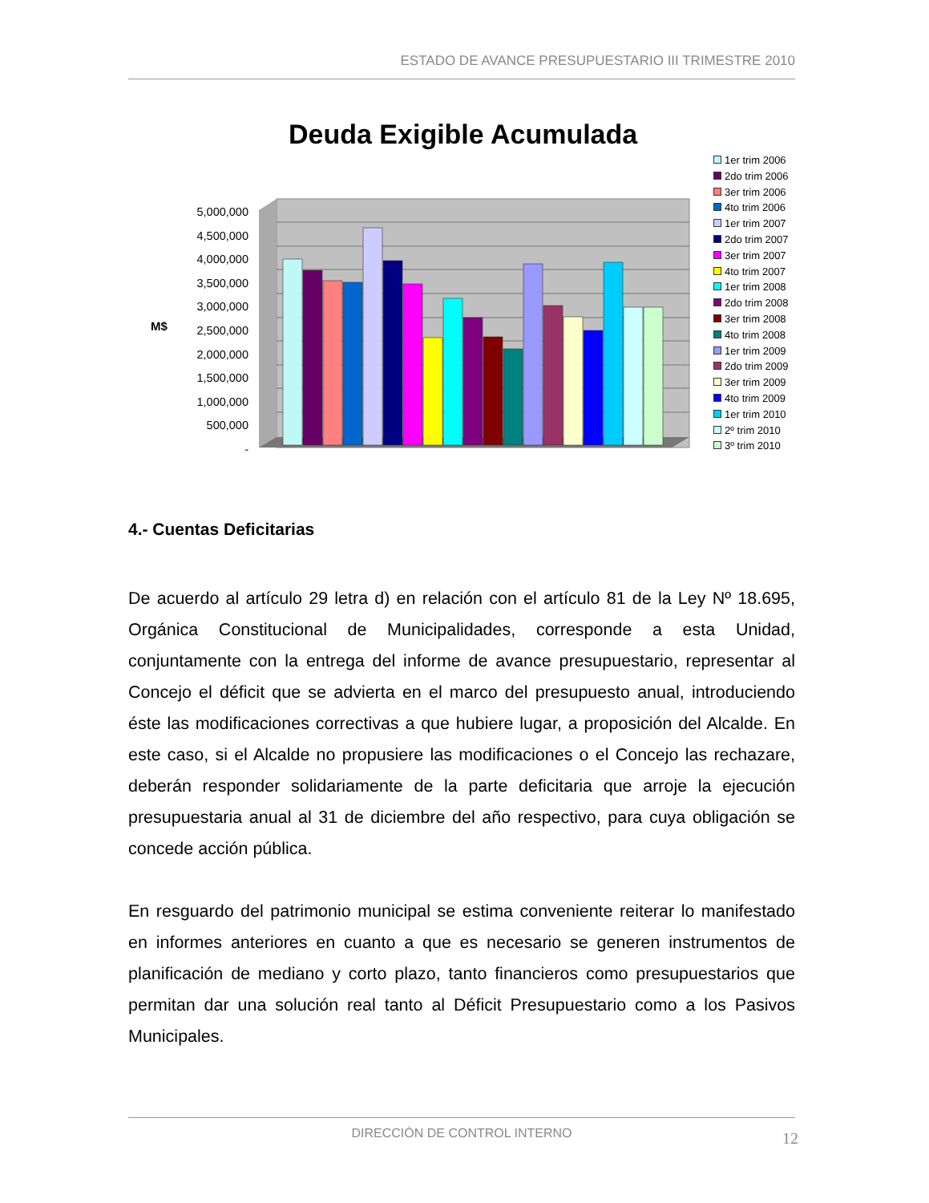ESTADO DE AVANCE PRESUPUESTARIO III TRIMESTRE 2010
Deuda Exigible Acumulada
5,000,000
4,500,000
4,000,000
3,500,000
3,000,000
2,500,000
2,000,000
1,500,000
1,000,000
500,000
-
M$
1er trim 2006
2do trim 2006
3er trim 2006
4to trim 2006
1er trim 2007
2do trim 2007
3er trim 2007
4to trim 2007
1er trim 2008
2do trim 2008
3er trim 2008
4to trim 2008
1er trim 2009
2do trim 2009
3er trim 2009
4to trim 2009
1er trim 2010
2º trim 2010
3º trim 2010
4.- Cuentas Deficitarias
De acuerdo al artículo 29 letra d) en relación con el artículo 81 de la Ley Nº 18.695, Orgánica Constitucional de Municipalidades, corresponde a esta Unidad, conjuntamente con la entrega del informe de avance presupuestario, representar al Concejo el déficit que se advierta en el marco del presupuesto anual, introduciendo éste las modificaciones correctivas a que hubiere lugar, a proposición del Alcalde. En este caso, si el Alcalde no propusiere las modificaciones o el Concejo las rechazare, deberán responder solidariamente de la parte deficitaria que arroje la ejecución presupuestaria anual al 31 de diciembre del año respectivo, para cuya obligación se concede acción pública.
En resguardo del patrimonio municipal se estima conveniente reiterar lo manifestado en informes anteriores en cuanto a que es necesario se generen instrumentos de planificación de mediano y corto plazo, tanto financieros como presupuestarios que permitan dar una solución real tanto al Déficit Presupuestario como a los Pasivos Municipales.
DIRECCIÓN DE CONTROL INTERNO 12